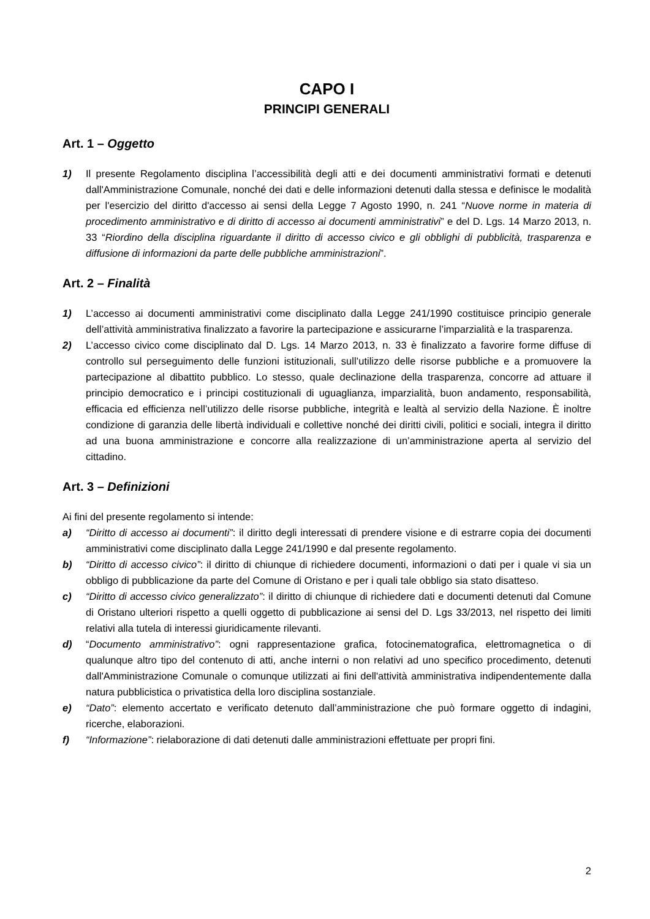CAPO I
PRINCIPI GENERALI
Art. 1 – Oggetto
1) Il presente Regolamento disciplina l’accessibilità degli atti e dei documenti amministrativi formati e detenuti dall'Amministrazione Comunale, nonché dei dati e delle informazioni detenuti dalla stessa e definisce le modalità per l'esercizio del diritto d'accesso ai sensi della Legge 7 Agosto 1990, n. 241 “Nuove norme in materia di procedimento amministrativo e di diritto di accesso ai documenti amministrativi” e del D. Lgs. 14 Marzo 2013, n. 33 “Riordino della disciplina riguardante il diritto di accesso civico e gli obblighi di pubblicità, trasparenza e diffusione di informazioni da parte delle pubbliche amministrazioni”.
Art. 2 – Finalità
1) L’accesso ai documenti amministrativi come disciplinato dalla Legge 241/1990 costituisce principio generale dell’attività amministrativa finalizzato a favorire la partecipazione e assicurarne l’imparzialità e la trasparenza.
2) L’accesso civico come disciplinato dal D. Lgs. 14 Marzo 2013, n. 33 è finalizzato a favorire forme diffuse di controllo sul perseguimento delle funzioni istituzionali, sull’utilizzo delle risorse pubbliche e a promuovere la partecipazione al dibattito pubblico. Lo stesso, quale declinazione della trasparenza, concorre ad attuare il principio democratico e i principi costituzionali di uguaglianza, imparzialità, buon andamento, responsabilità, efficacia ed efficienza nell’utilizzo delle risorse pubbliche, integrità e lealtà al servizio della Nazione. È inoltre condizione di garanzia delle libertà individuali e collettive nonché dei diritti civili, politici e sociali, integra il diritto ad una buona amministrazione e concorre alla realizzazione di un’amministrazione aperta al servizio del cittadino.
Art. 3 – Definizioni
Ai fini del presente regolamento si intende:
a) “Diritto di accesso ai documenti”: il diritto degli interessati di prendere visione e di estrarre copia dei documenti amministrativi come disciplinato dalla Legge 241/1990 e dal presente regolamento.
b) “Diritto di accesso civico”: il diritto di chiunque di richiedere documenti, informazioni o dati per i quale vi sia un obbligo di pubblicazione da parte del Comune di Oristano e per i quali tale obbligo sia stato disatteso.
c) “Diritto di accesso civico generalizzato”: il diritto di chiunque di richiedere dati e documenti detenuti dal Comune di Oristano ulteriori rispetto a quelli oggetto di pubblicazione ai sensi del D. Lgs 33/2013, nel rispetto dei limiti relativi alla tutela di interessi giuridicamente rilevanti.
d) “Documento amministrativo”: ogni rappresentazione grafica, fotocinematografica, elettromagnetica o di qualunque altro tipo del contenuto di atti, anche interni o non relativi ad uno specifico procedimento, detenuti dall'Amministrazione Comunale o comunque utilizzati ai fini dell'attività amministrativa indipendentemente dalla natura pubblicistica o privatistica della loro disciplina sostanziale.
e) “Dato”: elemento accertato e verificato detenuto dall’amministrazione che può formare oggetto di indagini, ricerche, elaborazioni.
f) “Informazione”: rielaborazione di dati detenuti dalle amministrazioni effettuate per propri fini.
2